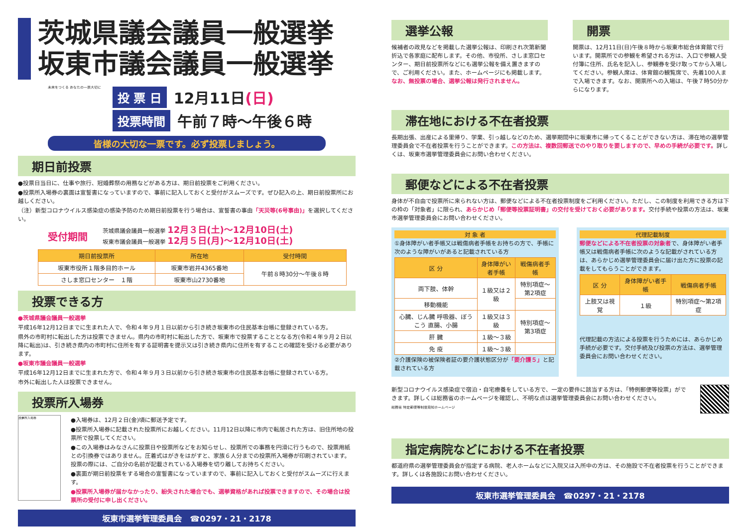茨城県議会議員一般選挙
坂東市議会議員一般選挙
未来をつくる あなたの一票大切に
投 票 日 12月11日(日)
投票時間 午前７時～午後６時
皆様の大切な一票です。必ず投票しましょう。
期日前投票
●投票日当日に、仕事や旅行、冠婚葬祭の用務などがある方は、期日前投票をご利用ください。
●投票所入場券の裏面は宣誓書になっていますので、事前に記入しておくと受付がスムーズです。ぜひ記入の上、期日前投票所にお越しください。
（注）新型コロナウイルス感染症の感染予防のため期日前投票を行う場合は、宣誓書の事由「天災等(6号事由)」を選択してください。
受付期間
茨城県議会議員一般選挙 12月３日(土)～12月10日(土)
坂東市議会議員一般選挙 12月５日(月)～12月10日(土)
| 期日前投票所 | 所在地 | 受付時間 |
| --- | --- | --- |
| 坂東市役所１階多目的ホール | 坂東市岩井4365番地 | 午前８時30分～午後８時 |
| さしま窓口センター １階 | 坂東市山2730番地 | |
投票できる方
●茨城県議会議員一般選挙
平成16年12月12日までに生まれた人で、令和４年９月１日以前から引き続き坂東市の住民基本台帳に登録されている方。
県外の市町村に転出した方は投票できません。県内の市町村に転出した方で、坂東市で投票することとなる方(令和４年９月２日以降に転出)は、引き続き県内の市町村に住所を有する証明書を提示又は引き続き県内に住所を有することの確認を受ける必要があります。
●坂東市議会議員一般選挙
平成16年12月12日までに生まれた方で、令和４年９月３日以前から引き続き坂東市の住民基本台帳に登録されている方。
市外に転出した人は投票できません。
投票所入場券
投票所入場券
●入場券は、12月２日(金)頃に郵送予定です。
●投票所入場券に記載された投票所にお越しください。11月12日以降に市内で転居された方は、旧住所地の投票所で投票してください。
●この入場券はみなさんに投票日や投票所などをお知らせし、投票所での事務を円滑に行うもので、投票用紙との引換券ではありません。圧着式はがきをはがすと、家族６人分までの投票所入場券が印刷されています。投票の際には、ご自分の名前が記載されている入場券を切り離してお持ちください。
●裏面が期日前投票をする場合の宣誓書になっていますので、事前に記入しておくと受付がスムーズに行えます。
●投票所入場券が届かなかったり、紛失された場合でも、選挙資格があれば投票できますので、その場合は投票所の受付に申し出ください。
坂東市選挙管理委員会　☎0297・21・2178
選挙公報
候補者の政見などを掲載した選挙公報は、印刷され次第新聞折込で各家庭に配布します。その他、市役所、さしま窓口センター、期日前投票所などにも選挙公報を備え置きますので、ご利用ください。また、ホームページにも掲載します。なお、無投票の場合、選挙公報は発行されません。
開票
開票は、12月11日(日)午後８時から坂東市総合体育館で行います。開票所での参観を希望される方は、入口で参観人受付簿に住所、氏名を記入し、参観券を受け取ってから入場してください。参観人席は、体育館の観覧席で、先着100人まで入場できます。なお、開票所への入場は、午後７時50分からになります。
滞在地における不在者投票
長期出張、出産による里帰り、学業、引っ越しなどのため、選挙期間中に坂東市に帰ってくることができない方は、滞在地の選挙管理委員会で不在者投票を行うことができます。この方法は、複数回郵送でのやり取りを要しますので、早めの手続が必要です。詳しくは、坂東市選挙管理委員会にお問い合わせください。
郵便などによる不在者投票
身体が不自由で投票所に来られない方は、郵便などによる不在者投票制度をご利用ください。ただし、この制度を利用できる方は下の枠の「対象者」に限られ、あらかじめ「郵便等投票証明書」の交付を受けておく必要があります。交付手続や投票の方法は、坂東市選挙管理委員会にお問い合わせください。
対 象 者
①身体障がい者手帳又は戦傷病者手帳をお持ちの方で、手帳に次のような障がいがあると記載されている方
| 区 分 | 身体障がい者手帳 | 戦傷病者手帳 |
| --- | --- | --- |
| 両下肢、体幹 | １級又は２級 | 特別項症～第2項症 |
| 移動機能 | | |
| 心臓、じん臓 呼吸器、ぼうこう 直腸、小腸 | １級又は３級 | 特別項症～第3項症 |
| 肝 臓 | １級～３級 | |
| 免 疫 | １級～３級 | |
②介護保険の被保険者証の要介護状態区分が「要介護５」と記載されている方
代理記載制度
郵便などによる不在者投票の対象者で、身体障がい者手帳又は戦傷病者手帳に次のような記載がされている方は、あらかじめ選挙管理委員会に届け出た方に投票の記載をしてもらうことができます。
| 区 分 | 身体障がい者手帳 | 戦傷病者手帳 |
| --- | --- | --- |
| 上肢又は視覚 | １級 | 特別項症～第2項症 |
代理記載の方法による投票を行うためには、あらかじめ手続が必要です。交付手続及び投票の方法は、選挙管理委員会にお問い合わせください。
新型コロナウイルス感染症で宿泊・自宅療養をしている方で、一定の要件に該当する方は、「特例郵便等投票」ができます。詳しくは総務省のホームページを確認し、不明な点は選挙管理委員会にお問い合わせください。
総務省 特定郵便等制度周知ホームページ
指定病院などにおける不在者投票
都道府県の選挙管理委員会が指定する病院、老人ホームなどに入院又は入所中の方は、その施設で不在者投票を行うことができます。詳しくは各施設にお問い合わせください。
坂東市選挙管理委員会　☎0297・21・2178